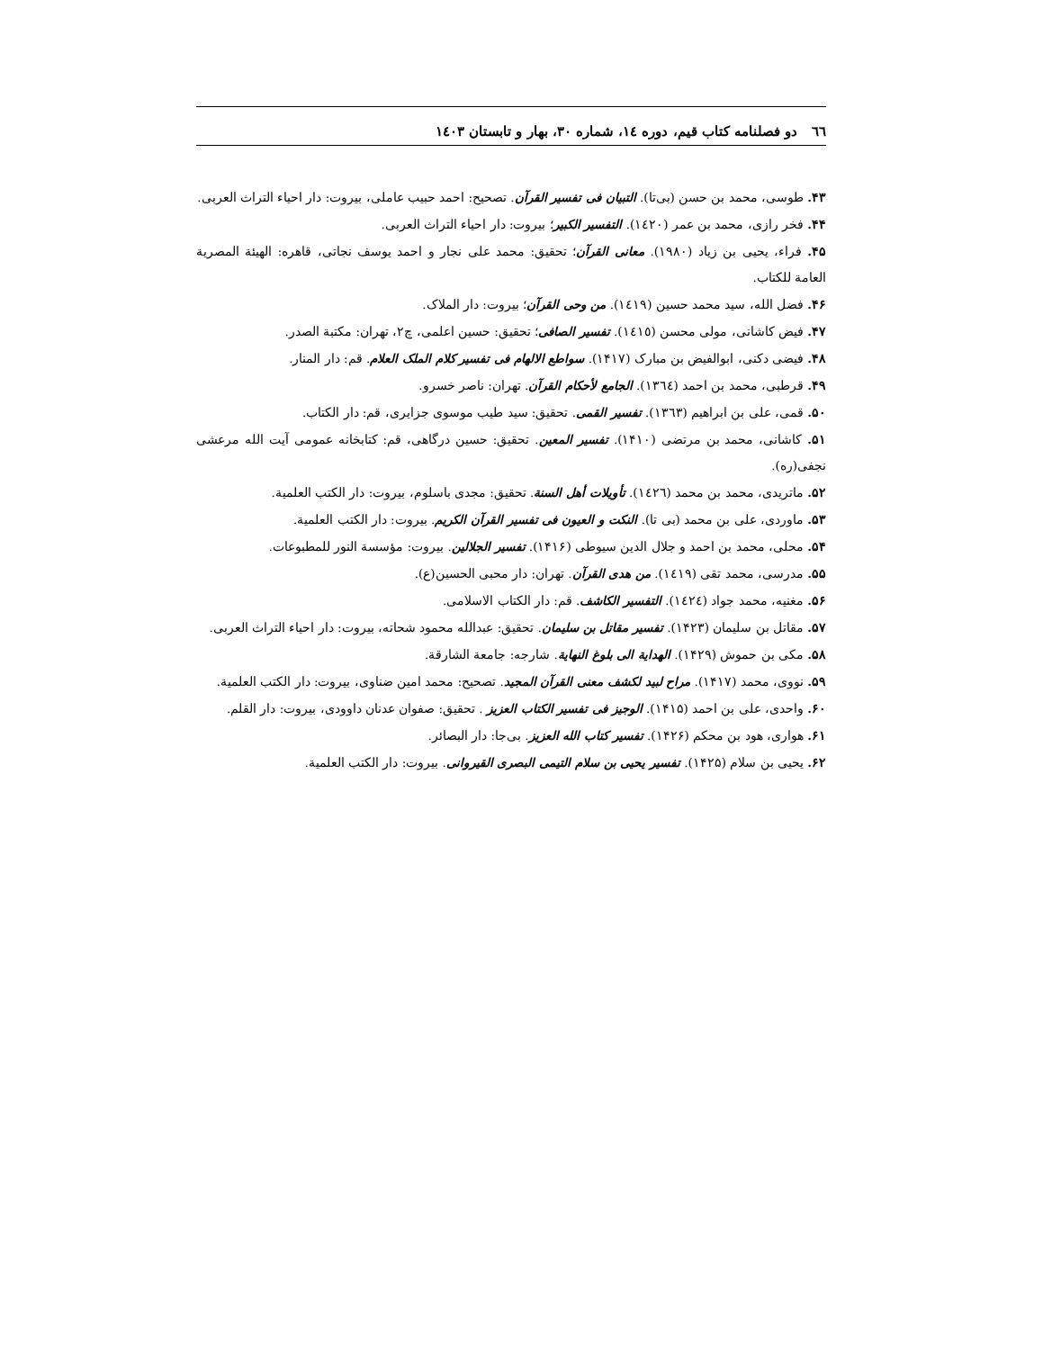٦٦ دو فصلنامه کتاب قیم، دوره ١٤، شماره ٣٠، بهار و تابستان ١٤٠٣
۴۳. طوسی، محمد بن حسن (بی‌تا). التبیان فی تفسیر القرآن. تصحیح: احمد حبیب عاملی، بیروت: دار احیاء التراث العربی.
۴۴. فخر رازی، محمد بن عمر (١٤٢٠). التفسیر الکبیر؛ بیروت: دار احیاء التراث العربی.
۴۵. فراء، یحیی بن زیاد (١٩٨٠). معانی القرآن؛ تحقیق: محمد علی نجار و احمد یوسف نجاتی، قاهره: الهیئة المصریة العامة للکتاب.
۴۶. فضل الله، سید محمد حسین (١٤١٩). من وحی القرآن؛ بیروت: دار الملاک.
۴۷. فیض کاشانی، مولی محسن (١٤١٥). تفسیر الصافی؛ تحقیق: حسین اعلمی، چ۲، تهران: مکتبة الصدر.
۴۸. فیضی دکنی، ابوالفیض بن مبارک (۱۴۱۷). سواطع الالهام فی تفسیر کلام الملک العلام. قم: دار المنار.
۴۹. قرطبی، محمد بن احمد (١٣٦٤). الجامع لأحکام القرآن. تهران: ناصر خسرو.
۵۰. قمی، علی بن ابراهیم (١٣٦٣). تفسیر القمی. تحقیق: سید طیب موسوی جزایری، قم: دار الکتاب.
۵۱. کاشانی، محمد بن مرتضی (۱۴۱۰). تفسیر المعین. تحقیق: حسین درگاهی، قم: کتابخانه عمومی آیت الله مرعشی نجفی(ره).
۵۲. ماتریدی، محمد بن محمد (١٤٢٦). تأویلات أهل السنة. تحقیق: مجدی باسلوم، بیروت: دار الکتب العلمیة.
۵۳. ماوردی، علی بن محمد (بی تا). النکت و العیون فی تفسیر القرآن الکریم. بیروت: دار الکتب العلمیة.
۵۴. محلی، محمد بن احمد و جلال الدین سیوطی (۱۴۱۶). تفسیر الجلالین. بیروت: مؤسسة النور للمطبوعات.
۵۵. مدرسی، محمد تقی (١٤١٩). من هدی القرآن. تهران: دار محبی الحسین(ع).
۵۶. مغنیه، محمد جواد (١٤٢٤). التفسیر الکاشف. قم: دار الکتاب الاسلامی.
۵۷. مقاتل بن سلیمان (۱۴۲۳). تفسیر مقاتل بن سلیمان. تحقیق: عبدالله محمود شحاته، بیروت: دار احیاء التراث العربی.
۵۸. مکی بن حموش (۱۴۲۹). الهدایة الی بلوغ النهایة. شارجه: جامعة الشارقة.
۵۹. نووی، محمد (۱۴۱۷). مراح لبید لکشف معنی القرآن المجید. تصحیح: محمد امین ضناوی، بیروت: دار الکتب العلمیة.
۶۰. واحدی، علی بن احمد (۱۴۱۵). الوجیز فی تفسیر الکتاب العزیز . تحقیق: صفوان عدنان داوودی، بیروت: دار القلم.
۶۱. هواری، هود بن محکم (۱۴۲۶). تفسیر کتاب الله العزیز. بی‌جا: دار البصائر.
۶۲. یحیی بن سلام (۱۴۲۵). تفسیر یحیی بن سلام التیمی البصری القیروانی. بیروت: دار الکتب العلمیة.